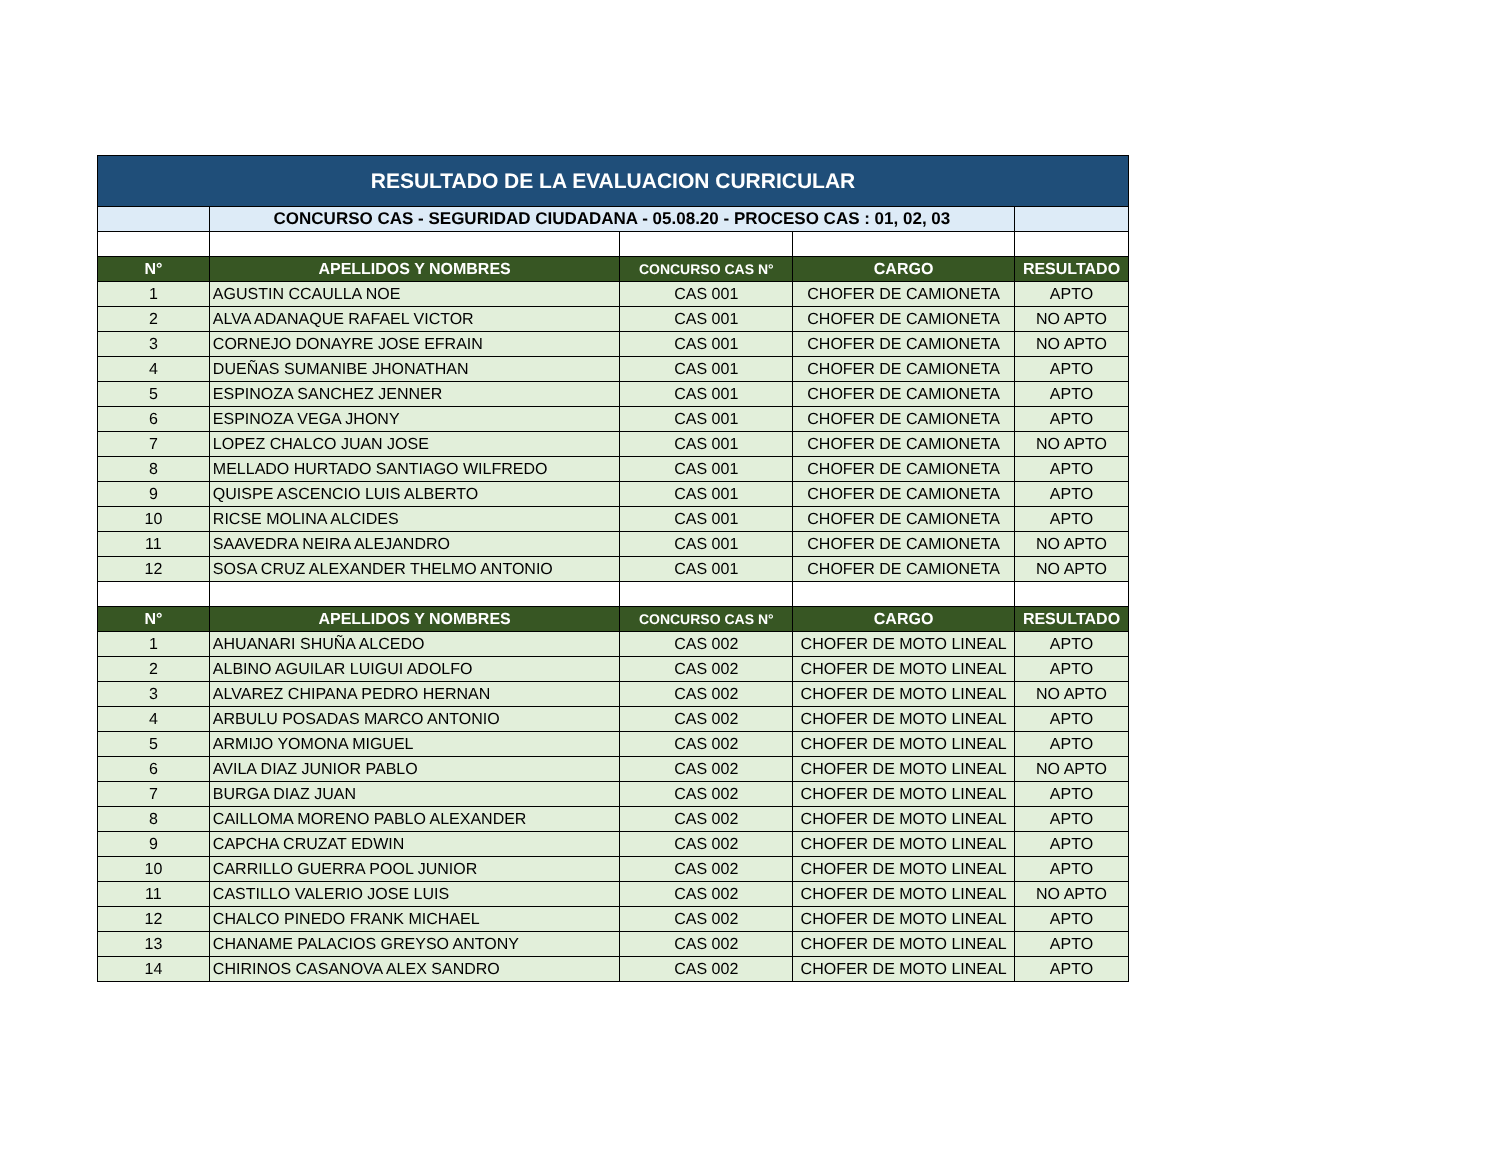| RESULTADO DE LA EVALUACION CURRICULAR | | | | |
| | CONCURSO CAS - SEGURIDAD CIUDADANA - 05.08.20 - PROCESO CAS : 01, 02, 03 | | | |
| N° | APELLIDOS Y NOMBRES | CONCURSO CAS N° | CARGO | RESULTADO |
| 1 | AGUSTIN CCAULLA NOE | CAS 001 | CHOFER DE CAMIONETA | APTO |
| 2 | ALVA ADANAQUE RAFAEL VICTOR | CAS 001 | CHOFER DE CAMIONETA | NO APTO |
| 3 | CORNEJO DONAYRE JOSE EFRAIN | CAS 001 | CHOFER DE CAMIONETA | NO APTO |
| 4 | DUEÑAS SUMANIBE JHONATHAN | CAS 001 | CHOFER DE CAMIONETA | APTO |
| 5 | ESPINOZA SANCHEZ JENNER | CAS 001 | CHOFER DE CAMIONETA | APTO |
| 6 | ESPINOZA VEGA JHONY | CAS 001 | CHOFER DE CAMIONETA | APTO |
| 7 | LOPEZ CHALCO JUAN JOSE | CAS 001 | CHOFER DE CAMIONETA | NO APTO |
| 8 | MELLADO HURTADO SANTIAGO WILFREDO | CAS 001 | CHOFER DE CAMIONETA | APTO |
| 9 | QUISPE ASCENCIO LUIS ALBERTO | CAS 001 | CHOFER DE CAMIONETA | APTO |
| 10 | RICSE MOLINA ALCIDES | CAS 001 | CHOFER DE CAMIONETA | APTO |
| 11 | SAAVEDRA NEIRA ALEJANDRO | CAS 001 | CHOFER DE CAMIONETA | NO APTO |
| 12 | SOSA CRUZ ALEXANDER THELMO ANTONIO | CAS 001 | CHOFER DE CAMIONETA | NO APTO |
| N° | APELLIDOS Y NOMBRES | CONCURSO CAS N° | CARGO | RESULTADO |
| 1 | AHUANARI SHUÑA ALCEDO | CAS 002 | CHOFER DE MOTO LINEAL | APTO |
| 2 | ALBINO AGUILAR LUIGUI ADOLFO | CAS 002 | CHOFER DE MOTO LINEAL | APTO |
| 3 | ALVAREZ CHIPANA PEDRO HERNAN | CAS 002 | CHOFER DE MOTO LINEAL | NO APTO |
| 4 | ARBULU POSADAS MARCO ANTONIO | CAS 002 | CHOFER DE MOTO LINEAL | APTO |
| 5 | ARMIJO YOMONA MIGUEL | CAS 002 | CHOFER DE MOTO LINEAL | APTO |
| 6 | AVILA DIAZ JUNIOR PABLO | CAS 002 | CHOFER DE MOTO LINEAL | NO APTO |
| 7 | BURGA DIAZ JUAN | CAS 002 | CHOFER DE MOTO LINEAL | APTO |
| 8 | CAILLOMA MORENO PABLO ALEXANDER | CAS 002 | CHOFER DE MOTO LINEAL | APTO |
| 9 | CAPCHA CRUZAT EDWIN | CAS 002 | CHOFER DE MOTO LINEAL | APTO |
| 10 | CARRILLO GUERRA POOL JUNIOR | CAS 002 | CHOFER DE MOTO LINEAL | APTO |
| 11 | CASTILLO VALERIO JOSE LUIS | CAS 002 | CHOFER DE MOTO LINEAL | NO APTO |
| 12 | CHALCO PINEDO FRANK MICHAEL | CAS 002 | CHOFER DE MOTO LINEAL | APTO |
| 13 | CHANAME PALACIOS GREYSO ANTONY | CAS 002 | CHOFER DE MOTO LINEAL | APTO |
| 14 | CHIRINOS CASANOVA ALEX SANDRO | CAS 002 | CHOFER DE MOTO LINEAL | APTO |